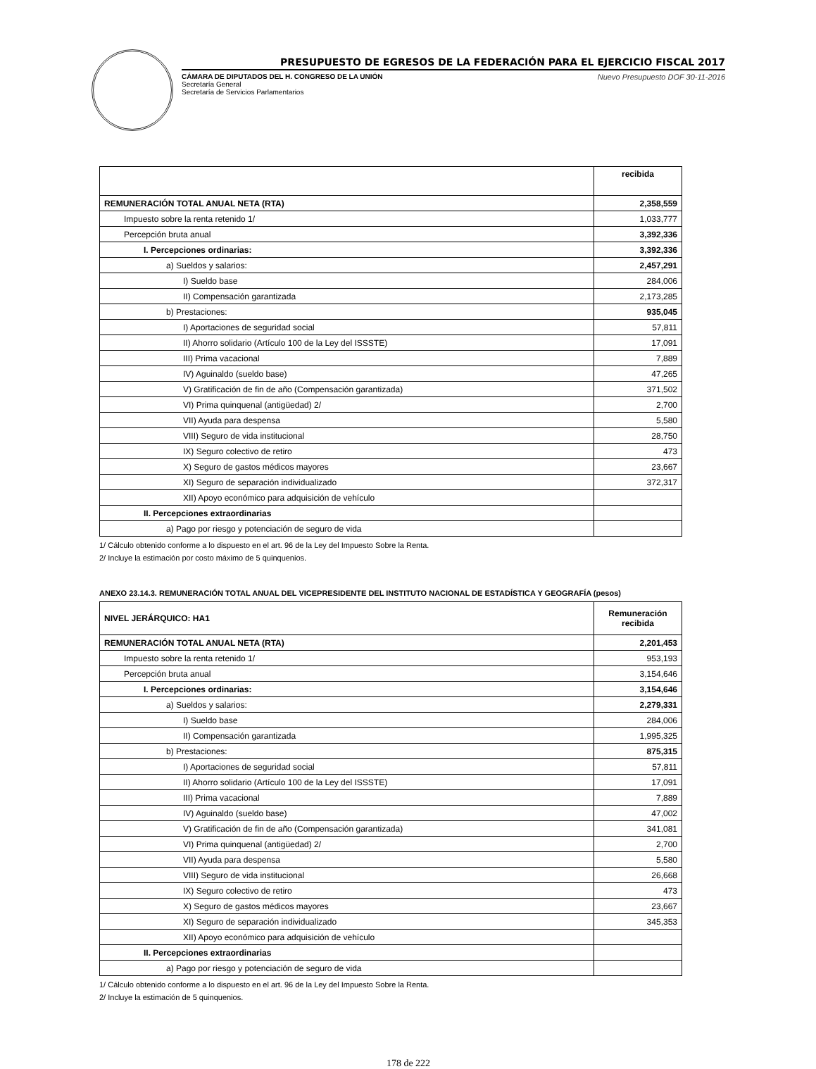PRESUPUESTO DE EGRESOS DE LA FEDERACIÓN PARA EL EJERCICIO FISCAL 2017
CÁMARA DE DIPUTADOS DEL H. CONGRESO DE LA UNIÓN
Secretaría General
Secretaría de Servicios Parlamentarios
Nuevo Presupuesto DOF 30-11-2016
| | recibida |
| --- | --- |
| REMUNERACIÓN TOTAL ANUAL NETA (RTA) | 2,358,559 |
| Impuesto sobre la renta retenido 1/ | 1,033,777 |
| Percepción bruta anual | 3,392,336 |
| I. Percepciones ordinarias: | 3,392,336 |
| a) Sueldos y salarios: | 2,457,291 |
| I) Sueldo base | 284,006 |
| II) Compensación garantizada | 2,173,285 |
| b) Prestaciones: | 935,045 |
| I) Aportaciones de seguridad social | 57,811 |
| II) Ahorro solidario (Artículo 100 de la Ley del ISSSTE) | 17,091 |
| III) Prima vacacional | 7,889 |
| IV) Aguinaldo (sueldo base) | 47,265 |
| V) Gratificación de fin de año (Compensación garantizada) | 371,502 |
| VI) Prima quinquenal (antigüedad) 2/ | 2,700 |
| VII) Ayuda para despensa | 5,580 |
| VIII) Seguro de vida institucional | 28,750 |
| IX) Seguro colectivo de retiro | 473 |
| X) Seguro de gastos médicos mayores | 23,667 |
| XI) Seguro de separación individualizado | 372,317 |
| XII) Apoyo económico para adquisición de vehículo | |
| II. Percepciones extraordinarias | |
| a) Pago por riesgo y potenciación de seguro de vida | |
1/ Cálculo obtenido conforme a lo dispuesto en el art. 96 de la Ley del Impuesto Sobre la Renta.
2/ Incluye la estimación por costo máximo de 5 quinquenios.
ANEXO 23.14.3. REMUNERACIÓN TOTAL ANUAL DEL VICEPRESIDENTE DEL INSTITUTO NACIONAL DE ESTADÍSTICA Y GEOGRAFÍA (pesos)
| NIVEL JERÁRQUICO: HA1 | Remuneración recibida |
| --- | --- |
| REMUNERACIÓN TOTAL ANUAL NETA (RTA) | 2,201,453 |
| Impuesto sobre la renta retenido 1/ | 953,193 |
| Percepción bruta anual | 3,154,646 |
| I. Percepciones ordinarias: | 3,154,646 |
| a) Sueldos y salarios: | 2,279,331 |
| I) Sueldo base | 284,006 |
| II) Compensación garantizada | 1,995,325 |
| b) Prestaciones: | 875,315 |
| I) Aportaciones de seguridad social | 57,811 |
| II) Ahorro solidario (Artículo 100 de la Ley del ISSSTE) | 17,091 |
| III) Prima vacacional | 7,889 |
| IV) Aguinaldo (sueldo base) | 47,002 |
| V) Gratificación de fin de año (Compensación garantizada) | 341,081 |
| VI) Prima quinquenal (antigüedad) 2/ | 2,700 |
| VII) Ayuda para despensa | 5,580 |
| VIII) Seguro de vida institucional | 26,668 |
| IX) Seguro colectivo de retiro | 473 |
| X) Seguro de gastos médicos mayores | 23,667 |
| XI) Seguro de separación individualizado | 345,353 |
| XII) Apoyo económico para adquisición de vehículo | |
| II. Percepciones extraordinarias | |
| a) Pago por riesgo y potenciación de seguro de vida | |
1/ Cálculo obtenido conforme a lo dispuesto en el art. 96 de la Ley del Impuesto Sobre la Renta.
2/ Incluye la estimación de 5 quinquenios.
178 de 222